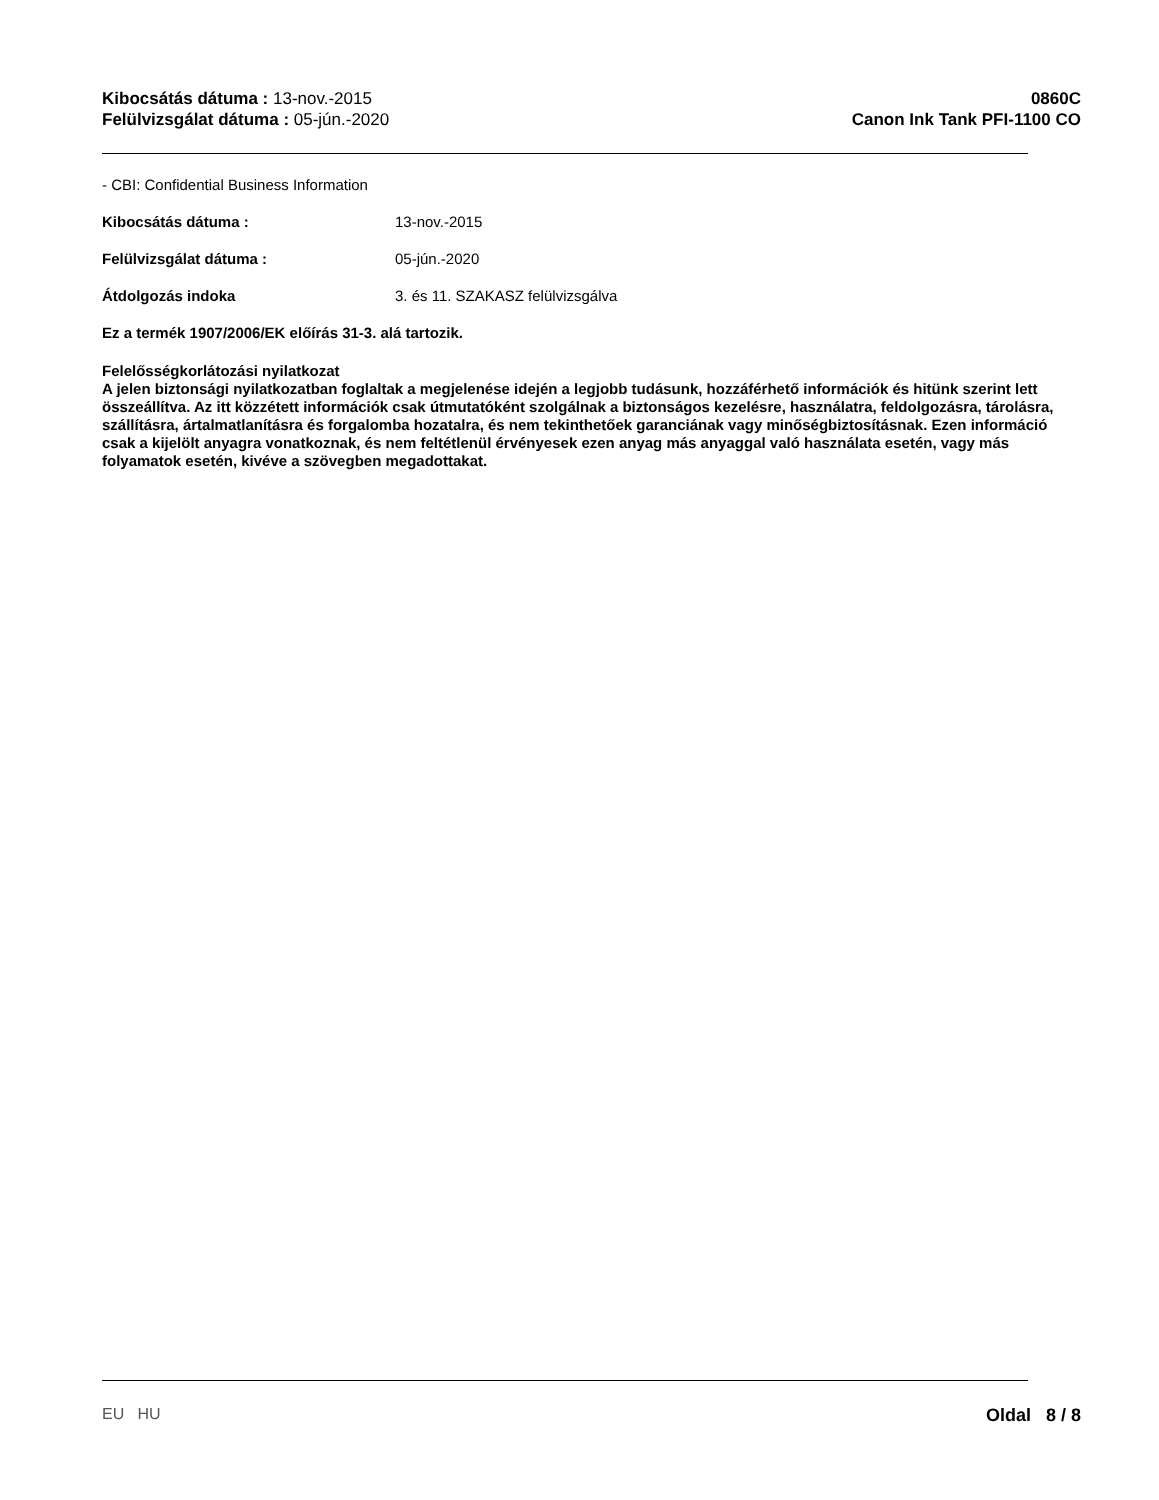Kibocsátás dátuma : 13-nov.-2015
Felülvizsgálat dátuma : 05-jún.-2020
0860C
Canon Ink Tank PFI-1100 CO
- CBI: Confidential Business Information
Kibocsátás dátuma : 13-nov.-2015
Felülvizsgálat dátuma : 05-jún.-2020
Átdolgozás indoka 3. és 11. SZAKASZ felülvizsgálva
Ez a termék 1907/2006/EK előírás 31-3. alá tartozik.
Felelősségkorlátozási nyilatkozat
A jelen biztonsági nyilatkozatban foglaltak a megjelenése idején a legjobb tudásunk, hozzáférhető információk és hitünk szerint lett összeállítva. Az itt közzétett információk csak útmutatóként szolgálnak a biztonságos kezelésre, használatra, feldolgozásra, tárolásra, szállításra, ártalmatlanításra és forgalomba hozatalra, és nem tekinthetőek garanciának vagy minőségbiztosításnak. Ezen információ csak a kijelölt anyagra vonatkoznak, és nem feltétlenül érvényesek ezen anyag más anyaggal való használata esetén, vagy más folyamatok esetén, kivéve a szövegben megadottakat.
EU HU Oldal 8 / 8